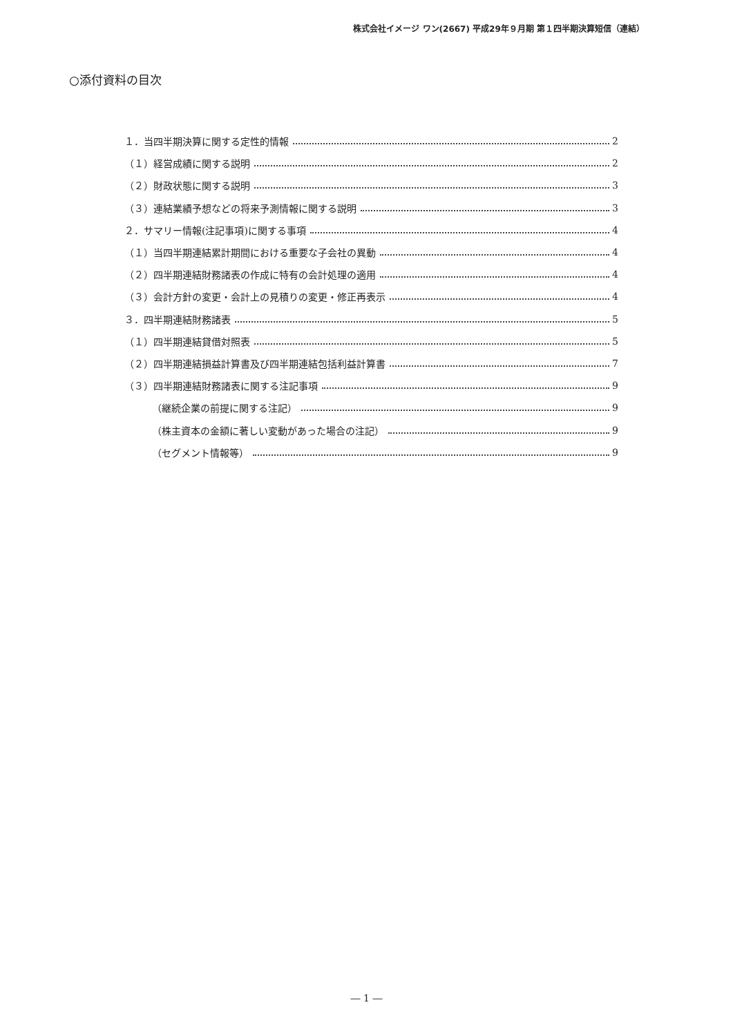株式会社イメージ ワン(2667) 平成29年９月期 第１四半期決算短信（連結）
○添付資料の目次
１．当四半期決算に関する定性的情報 2
（１）経営成績に関する説明 2
（２）財政状態に関する説明 3
（３）連結業績予想などの将来予測情報に関する説明 3
２．サマリー情報(注記事項)に関する事項 4
（１）当四半期連結累計期間における重要な子会社の異動 4
（２）四半期連結財務諸表の作成に特有の会計処理の適用 4
（３）会計方針の変更・会計上の見積りの変更・修正再表示 4
３．四半期連結財務諸表 5
（１）四半期連結貸借対照表 5
（２）四半期連結損益計算書及び四半期連結包括利益計算書 7
（３）四半期連結財務諸表に関する注記事項 9
（継続企業の前提に関する注記） 9
（株主資本の金額に著しい変動があった場合の注記） 9
（セグメント情報等） 9
― 1 ―